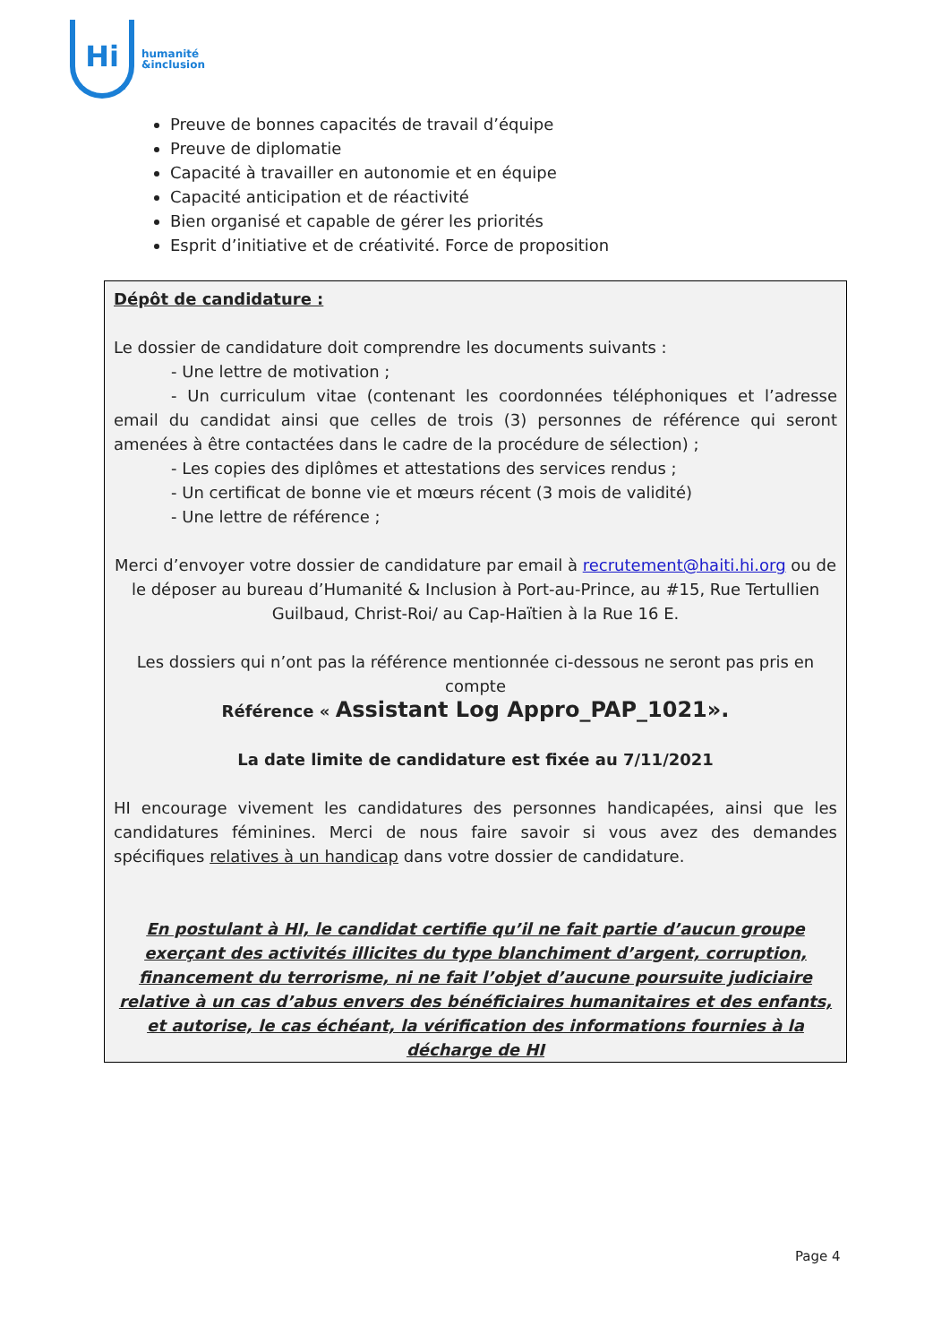Hi
humanité
&inclusion
Preuve de bonnes capacités de travail d’équipe
Preuve de diplomatie
Capacité à travailler en autonomie et en équipe
Capacité anticipation et de réactivité
Bien organisé et capable de gérer les priorités
Esprit d’initiative et de créativité. Force de proposition
Dépôt de candidature :
Le dossier de candidature doit comprendre les documents suivants :
- Une lettre de motivation ;
- Un curriculum vitae (contenant les coordonnées téléphoniques et l’adresse email du candidat ainsi que celles de trois (3) personnes de référence qui seront amenées à être contactées dans le cadre de la procédure de sélection) ;
- Les copies des diplômes et attestations des services rendus ;
- Un certificat de bonne vie et mœurs récent (3 mois de validité)
- Une lettre de référence ;
Merci d’envoyer votre dossier de candidature par email à recrutement@haiti.hi.org ou de le déposer au bureau d’Humanité & Inclusion à Port-au-Prince, au #15, Rue Tertullien Guilbaud, Christ-Roi/ au Cap-Haïtien à la Rue 16 E.
Les dossiers qui n’ont pas la référence mentionnée ci-dessous ne seront pas pris en compte
Référence « Assistant Log Appro_PAP_1021».
La date limite de candidature est fixée au 7/11/2021
HI encourage vivement les candidatures des personnes handicapées, ainsi que les candidatures féminines. Merci de nous faire savoir si vous avez des demandes spécifiques relatives à un handicap dans votre dossier de candidature.
En postulant à HI, le candidat certifie qu’il ne fait partie d’aucun groupe exerçant des activités illicites du type blanchiment d’argent, corruption, financement du terrorisme, ni ne fait l’objet d’aucune poursuite judiciaire relative à un cas d’abus envers des bénéficiaires humanitaires et des enfants, et autorise, le cas échéant, la vérification des informations fournies à la décharge de HI
Page 4